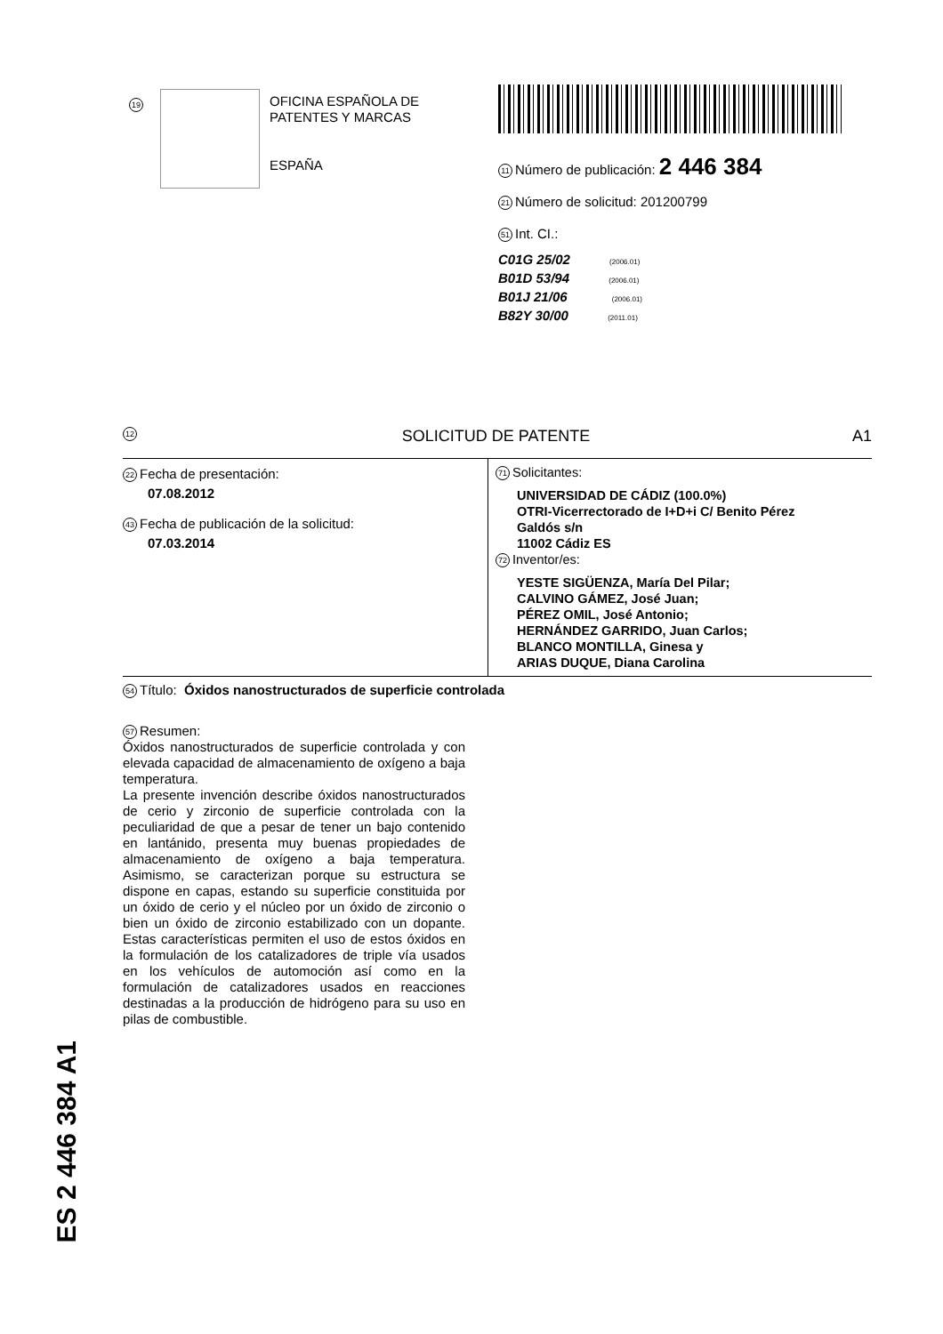19
OFICINA ESPAÑOLA DE
PATENTES Y MARCAS
ESPAÑA
11 Número de publicación: 2 446 384
21 Número de solicitud: 201200799
51 Int. CI.:
C01G 25/02 (2006.01)
B01D 53/94 (2006.01)
B01J 21/06 (2006.01)
B82Y 30/00 (2011.01)
12 SOLICITUD DE PATENTE A1
22 Fecha de presentación:
07.08.2012
43 Fecha de publicación de la solicitud:
07.03.2014
71 Solicitantes:
UNIVERSIDAD DE CÁDIZ (100.0%)
OTRI-Vicerrectorado de I+D+i C/ Benito Pérez
Galdós s/n
11002 Cádiz ES
72 Inventor/es:
YESTE SIGÜENZA, María Del Pilar;
CALVINO GÁMEZ, José Juan;
PÉREZ OMIL, José Antonio;
HERNÁNDEZ GARRIDO, Juan Carlos;
BLANCO MONTILLA, Ginesa y
ARIAS DUQUE, Diana Carolina
54 Título: Óxidos nanostructurados de superficie controlada
57 Resumen:
Óxidos nanostructurados de superficie controlada y con elevada capacidad de almacenamiento de oxígeno a baja temperatura.
La presente invención describe óxidos nanostructurados de cerio y zirconio de superficie controlada con la peculiaridad de que a pesar de tener un bajo contenido en lantánido, presenta muy buenas propiedades de almacenamiento de oxígeno a baja temperatura. Asimismo, se caracterizan porque su estructura se dispone en capas, estando su superficie constituida por un óxido de cerio y el núcleo por un óxido de zirconio o bien un óxido de zirconio estabilizado con un dopante. Estas características permiten el uso de estos óxidos en la formulación de los catalizadores de triple vía usados en los vehículos de automoción así como en la formulación de catalizadores usados en reacciones destinadas a la producción de hidrógeno para su uso en pilas de combustible.
ES 2 446 384 A1